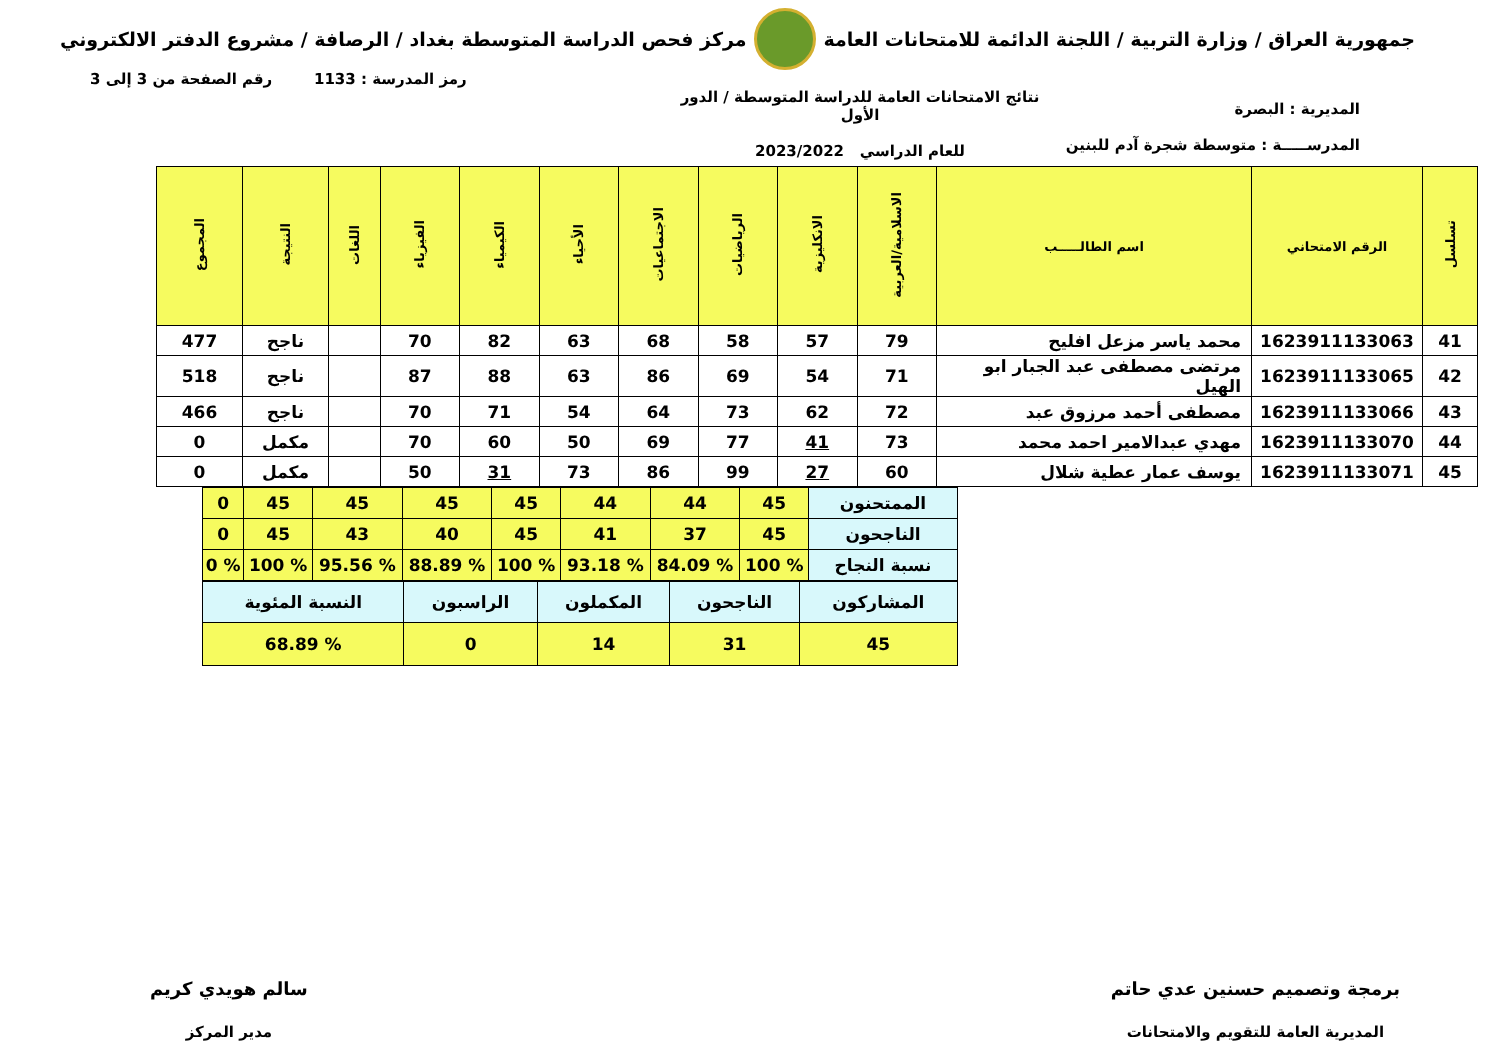جمهورية العراق / وزارة التربية / اللجنة الدائمة للامتحانات العامة
مركز فحص الدراسة المتوسطة بغداد / الرصافة / مشروع الدفتر الالكتروني
رمز المدرسة : 1133 رقم الصفحة من 3 إلى 3
المديرية : البصرة
المدرســـــة : متوسطة شجرة آدم للبنين
نتائج الامتحانات العامة للدراسة المتوسطة / الدور الأول
للعام الدراسي 2023/2022
| تسلسل | الرقم الامتحاني | اسم الطالـــــب | الاسلامية/العربية | الانكليزية | الرياضيات | الاجتماعيات | الأحياء | الكيمياء | الفيزياء | اللغات | النتيجة | المجموع |
| --- | --- | --- | --- | --- | --- | --- | --- | --- | --- | --- | --- | --- |
| 41 | 1623911133063 | محمد ياسر مزعل افليح | 79 | 57 | 58 | 68 | 63 | 82 | 70 | | ناجح | 477 |
| 42 | 1623911133065 | مرتضى مصطفى عبد الجبار ابو الهيل | 71 | 54 | 69 | 86 | 63 | 88 | 87 | | ناجح | 518 |
| 43 | 1623911133066 | مصطفى أحمد مرزوق عبد | 72 | 62 | 73 | 64 | 54 | 71 | 70 | | ناجح | 466 |
| 44 | 1623911133070 | مهدي عبدالامير احمد محمد | 73 | 41 | 77 | 69 | 50 | 60 | 70 | | مكمل | 0 |
| 45 | 1623911133071 | يوسف عمار عطية شلال | 60 | 27 | 99 | 86 | 73 | 31 | 50 | | مكمل | 0 |
| الممتحنون | 45 | 44 | 44 | 45 | 45 | 45 | 45 | 0 |
| الناجحون | 45 | 37 | 41 | 45 | 40 | 43 | 45 | 0 |
| نسبة النجاح | % 100 | % 84.09 | % 93.18 | % 100 | % 88.89 | % 95.56 | % 100 | % 0 |
| المشاركون | الناجحون | المكملون | الراسبون | النسبة المئوية |
| 45 | 31 | 14 | 0 | % 68.89 |
برمجة وتصميم حسنين عدي حاتم
المديرية العامة للتقويم والامتحانات
سالم هويدي كريم
مدير المركز